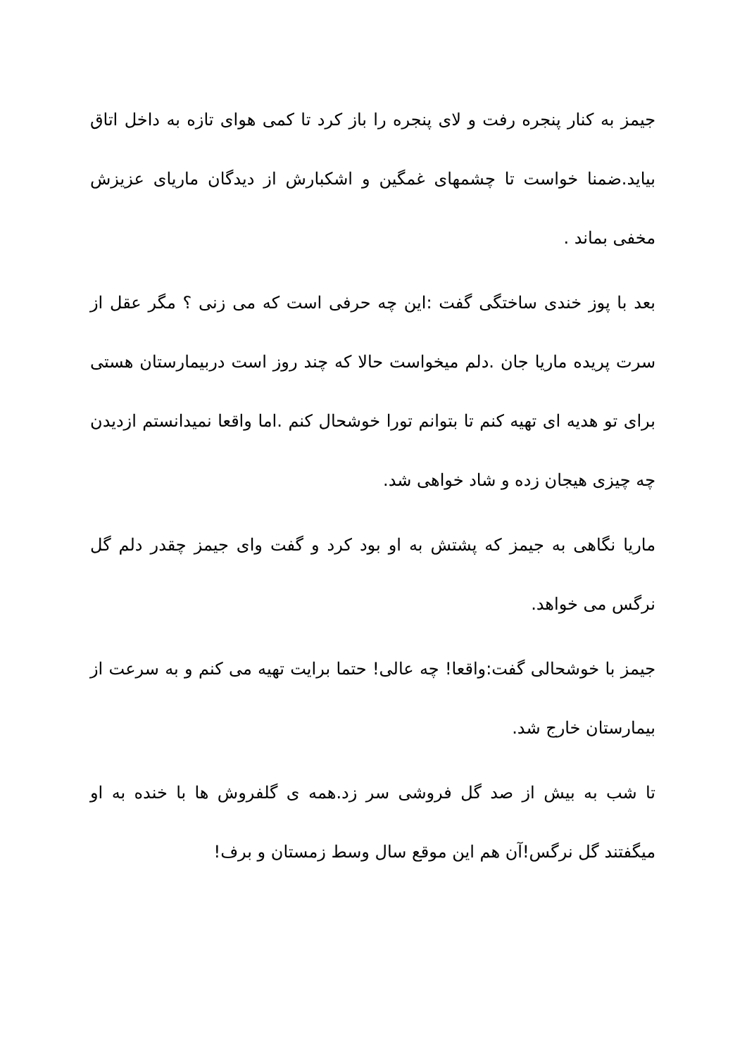جیمز به کنار پنجره رفت و لای پنجره را باز کرد تا کمی هوای تازه به داخل اتاق بیاید.ضمنا خواست تا چشمهای غمگین و اشکبارش از دیدگان ماریای عزیزش مخفی بماند .
بعد با پوز خندی ساختگی گفت :این چه حرفی است که می زنی ؟ مگر عقل از سرت پریده ماریا جان .دلم میخواست حالا که چند روز است دربیمارستان هستی برای تو هدیه ای تهیه کنم تا بتوانم تورا خوشحال کنم .اما واقعا نمیدانستم ازدیدن چه چیزی هیجان زده و شاد خواهی شد.
ماریا نگاهی به جیمز که پشتش به او بود کرد و گفت وای جیمز چقدر دلم گل نرگس می خواهد.
جیمز با خوشحالی گفت:واقعا! چه عالی! حتما برایت تهیه می کنم و به سرعت از بیمارستان خارج شد.
تا شب به بیش از صد گل فروشی سر زد.همه ی گلفروش ها با خنده به او میگفتند گل نرگس!آن هم این موقع سال وسط زمستان و برف!